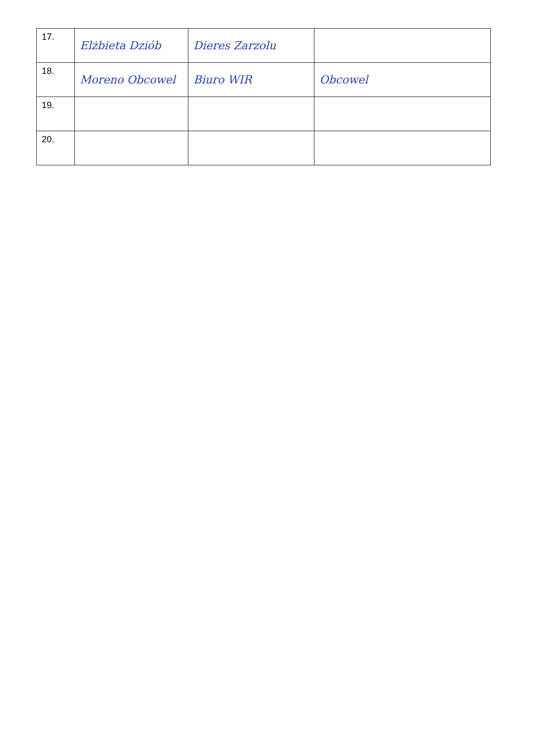| 17. | Elżbieta Dziób | Dieres Zarzolu | |
| 18. | Moreno Obcowel | Biuro WIR | Obcowel |
| 19. | | | |
| 20. | | | |